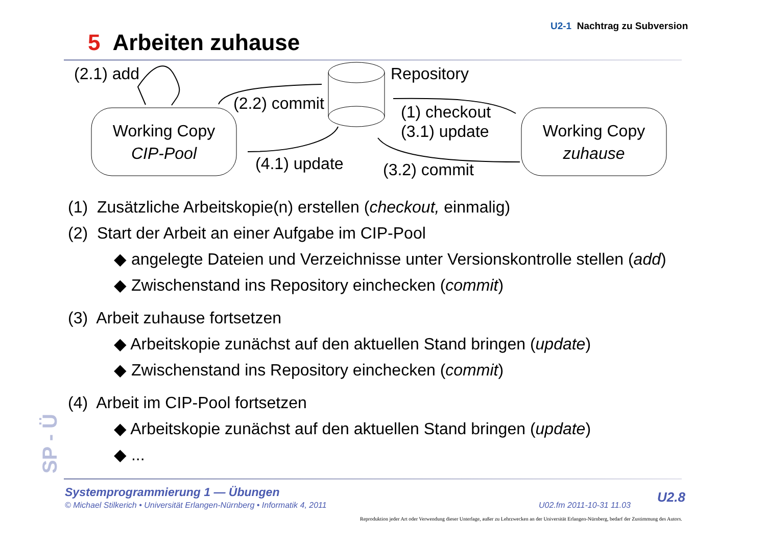U2-1 Nachtrag zu Subversion
5 Arbeiten zuhause
(2.1) add
(2.2) commit
Repository
(1) checkout
(3.1) update
(4.1) update
(3.2) commit
Working Copy
CIP-Pool
Working Copy
zuhause
(1) Zusätzliche Arbeitskopie(n) erstellen (checkout, einmalig)
(2) Start der Arbeit an einer Aufgabe im CIP-Pool
◆ angelegte Dateien und Verzeichnisse unter Versionskontrolle stellen (add)
◆ Zwischenstand ins Repository einchecken (commit)
(3) Arbeit zuhause fortsetzen
◆ Arbeitskopie zunächst auf den aktuellen Stand bringen (update)
◆ Zwischenstand ins Repository einchecken (commit)
(4) Arbeit im CIP-Pool fortsetzen
◆ Arbeitskopie zunächst auf den aktuellen Stand bringen (update)
◆ ...
SP - Ü
Systemprogrammierung 1 — Übungen
© Michael Stilkerich • Universität Erlangen-Nürnberg • Informatik 4, 2011
U02.fm 2011-10-31 11.03
U2.8
Reproduktion jeder Art oder Verwendung dieser Unterlage, außer zu Lehrzwecken an der Universität Erlangen-Nürnberg, bedarf der Zustimmung des Autors.